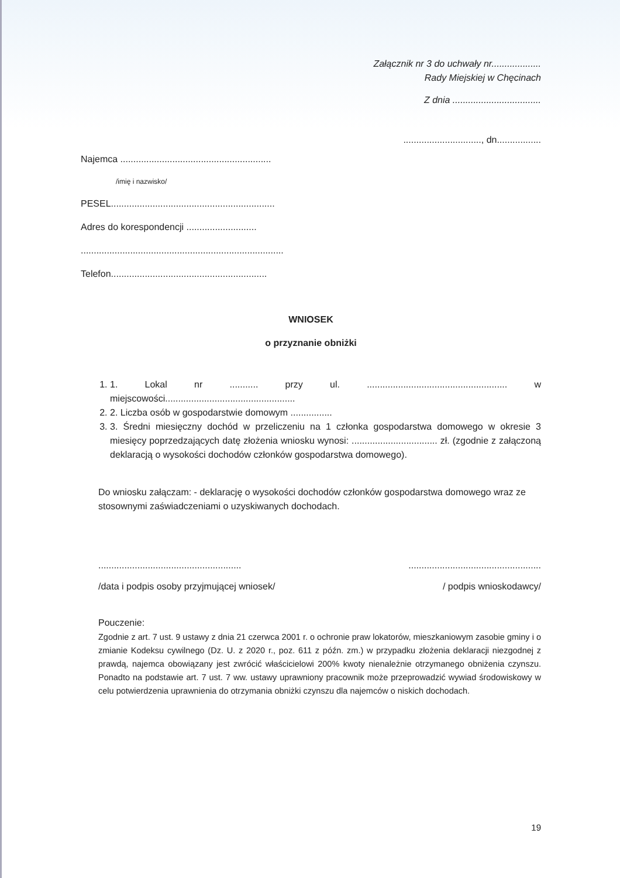Załącznik nr 3 do uchwały nr...................
Rady Miejskiej w Chęcinach
Z dnia ..................................
.............................., dn.................
Najemca ..........................................................
/imię i nazwisko/
PESEL...............................................................
Adres do korespondencji ...........................
..............................................................................
Telefon............................................................
WNIOSEK
o przyznanie obniżki
1. 1. Lokal nr ........... przy ul. ...................................................... w miejscowości..................................................
2. 2. Liczba osób w gospodarstwie domowym ................
3. 3. Średni miesięczny dochód w przeliczeniu na 1 członka gospodarstwa domowego w okresie 3 miesięcy poprzedzających datę złożenia wniosku wynosi: ................................. zł. (zgodnie z załączoną deklaracją o wysokości dochodów członków gospodarstwa domowego).
Do wniosku załączam: - deklarację o wysokości dochodów członków gospodarstwa domowego wraz ze stosownymi zaświadczeniami o uzyskiwanych dochodach.
.......................................................
/data i podpis osoby przyjmującej wniosek/
...................................................
/ podpis wnioskodawcy/
Pouczenie:
Zgodnie z art. 7 ust. 9 ustawy z dnia 21 czerwca 2001 r. o ochronie praw lokatorów, mieszkaniowym zasobie gminy i o zmianie Kodeksu cywilnego (Dz. U. z 2020 r., poz. 611 z późn. zm.) w przypadku złożenia deklaracji niezgodnej z prawdą, najemca obowiązany jest zwrócić właścicielowi 200% kwoty nienależnie otrzymanego obniżenia czynszu. Ponadto na podstawie art. 7 ust. 7 ww. ustawy uprawniony pracownik może przeprowadzić wywiad środowiskowy w celu potwierdzenia uprawnienia do otrzymania obniżki czynszu dla najemców o niskich dochodach.
19